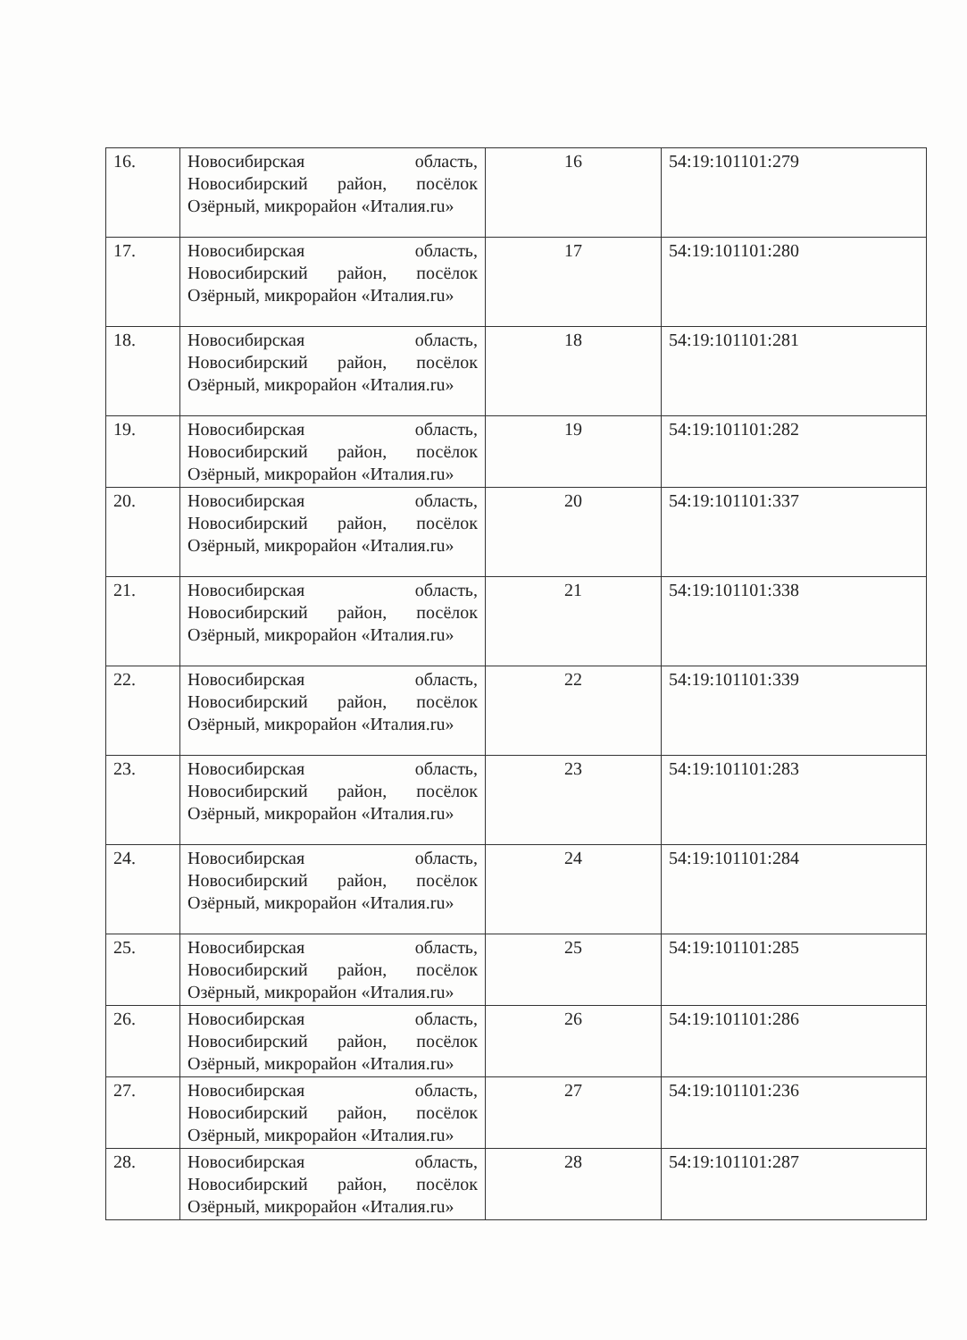| 16. | Новосибирская область, Новосибирский район, посёлок Озёрный, микрорайон «Италия.ru» | 16 | 54:19:101101:279 |
| 17. | Новосибирская область, Новосибирский район, посёлок Озёрный, микрорайон «Италия.ru» | 17 | 54:19:101101:280 |
| 18. | Новосибирская область, Новосибирский район, посёлок Озёрный, микрорайон «Италия.ru» | 18 | 54:19:101101:281 |
| 19. | Новосибирская область, Новосибирский район, посёлок Озёрный, микрорайон «Италия.ru» | 19 | 54:19:101101:282 |
| 20. | Новосибирская область, Новосибирский район, посёлок Озёрный, микрорайон «Италия.ru» | 20 | 54:19:101101:337 |
| 21. | Новосибирская область, Новосибирский район, посёлок Озёрный, микрорайон «Италия.ru» | 21 | 54:19:101101:338 |
| 22. | Новосибирская область, Новосибирский район, посёлок Озёрный, микрорайон «Италия.ru» | 22 | 54:19:101101:339 |
| 23. | Новосибирская область, Новосибирский район, посёлок Озёрный, микрорайон «Италия.ru» | 23 | 54:19:101101:283 |
| 24. | Новосибирская область, Новосибирский район, посёлок Озёрный, микрорайон «Италия.ru» | 24 | 54:19:101101:284 |
| 25. | Новосибирская область, Новосибирский район, посёлок Озёрный, микрорайон «Италия.ru» | 25 | 54:19:101101:285 |
| 26. | Новосибирская область, Новосибирский район, посёлок Озёрный, микрорайон «Италия.ru» | 26 | 54:19:101101:286 |
| 27. | Новосибирская область, Новосибирский район, посёлок Озёрный, микрорайон «Италия.ru» | 27 | 54:19:101101:236 |
| 28. | Новосибирская область, Новосибирский район, посёлок Озёрный, микрорайон «Италия.ru» | 28 | 54:19:101101:287 |